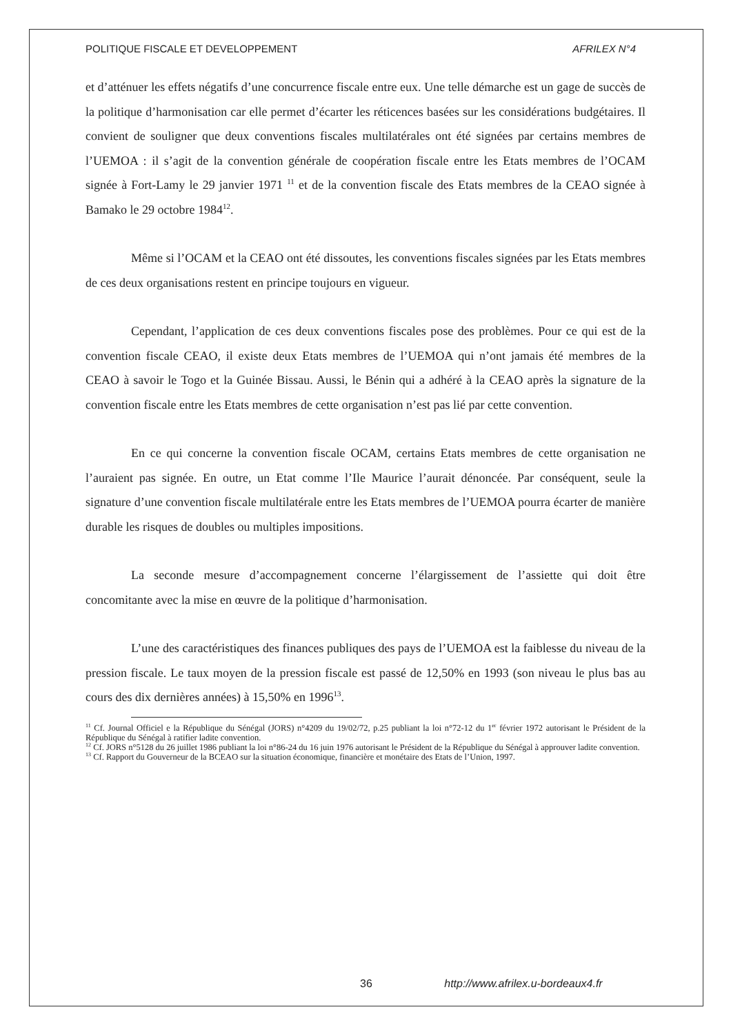POLITIQUE FISCALE ET DEVELOPPEMENT AFRILEX N°4
et d’atténuer les effets négatifs d’une concurrence fiscale entre eux. Une telle démarche est un gage de succès de la politique d’harmonisation car elle permet d’écarter les réticences basées sur les considérations budgétaires. Il convient de souligner que deux conventions fiscales multilatérales ont été signées par certains membres de l’UEMOA : il s’agit de la convention générale de coopération fiscale entre les Etats membres de l’OCAM signée à Fort-Lamy le 29 janvier 1971 <sup>11</sup> et de la convention fiscale des Etats membres de la CEAO signée à Bamako le 29 octobre 1984<sup>12</sup>.
Même si l’OCAM et la CEAO ont été dissoutes, les conventions fiscales signées par les Etats membres de ces deux organisations restent en principe toujours en vigueur.
Cependant, l’application de ces deux conventions fiscales pose des problèmes. Pour ce qui est de la convention fiscale CEAO, il existe deux Etats membres de l’UEMOA qui n’ont jamais été membres de la CEAO à savoir le Togo et la Guinée Bissau. Aussi, le Bénin qui a adhéré à la CEAO après la signature de la convention fiscale entre les Etats membres de cette organisation n’est pas lié par cette convention.
En ce qui concerne la convention fiscale OCAM, certains Etats membres de cette organisation ne l’auraient pas signée. En outre, un Etat comme l’Ile Maurice l’aurait dénoncée. Par conséquent, seule la signature d’une convention fiscale multilatérale entre les Etats membres de l’UEMOA pourra écarter de manière durable les risques de doubles ou multiples impositions.
La seconde mesure d’accompagnement concerne l’élargissement de l’assiette qui doit être concomitante avec la mise en œuvre de la politique d’harmonisation.
L’une des caractéristiques des finances publiques des pays de l’UEMOA est la faiblesse du niveau de la pression fiscale. Le taux moyen de la pression fiscale est passé de 12,50% en 1993 (son niveau le plus bas au cours des dix dernières années) à 15,50% en 1996<sup>13</sup>.
<sup>11</sup> Cf. Journal Officiel e la République du Sénégal (JORS) n°4209 du 19/02/72, p.25 publiant la loi n°72-12 du 1<sup>er</sup> février 1972 autorisant le Président de la République du Sénégal à ratifier ladite convention.
<sup>12</sup> Cf. JORS n°5128 du 26 juillet 1986 publiant la loi n°86-24 du 16 juin 1976 autorisant le Président de la République du Sénégal à approuver ladite convention.
<sup>13</sup> Cf. Rapport du Gouverneur de la BCEAO sur la situation économique, financière et monétaire des Etats de l’Union, 1997.
36 http://www.afrilex.u-bordeaux4.fr